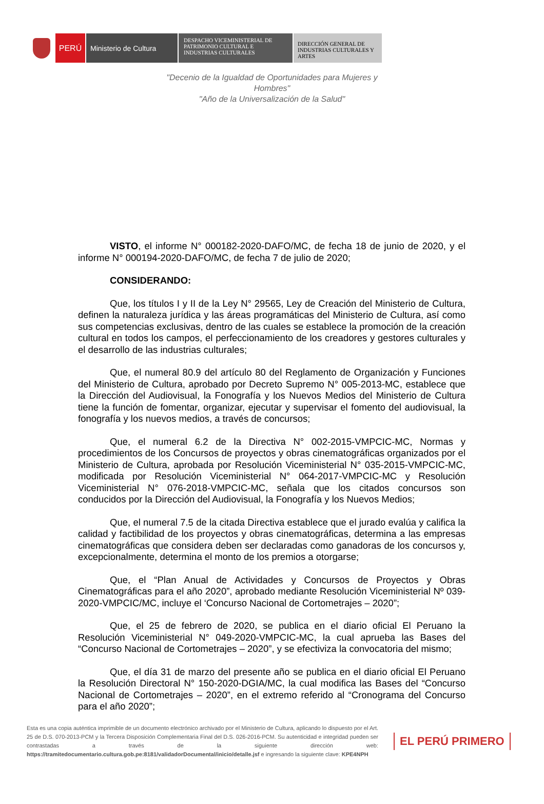PERÚ Ministerio de Cultura
DESPACHO VICEMINISTERIAL DE
PATRIMONIO CULTURAL E
INDUSTRIAS CULTURALES
DIRECCIÓN GENERAL DE
INDUSTRIAS CULTURALES Y
ARTES
"Decenio de la Igualdad de Oportunidades para Mujeres y Hombres"
"Año de la Universalización de la Salud"
VISTO, el informe N° 000182-2020-DAFO/MC, de fecha 18 de junio de 2020, y el informe N° 000194-2020-DAFO/MC, de fecha 7 de julio de 2020;
CONSIDERANDO:
Que, los títulos I y II de la Ley N° 29565, Ley de Creación del Ministerio de Cultura, definen la naturaleza jurídica y las áreas programáticas del Ministerio de Cultura, así como sus competencias exclusivas, dentro de las cuales se establece la promoción de la creación cultural en todos los campos, el perfeccionamiento de los creadores y gestores culturales y el desarrollo de las industrias culturales;
Que, el numeral 80.9 del artículo 80 del Reglamento de Organización y Funciones del Ministerio de Cultura, aprobado por Decreto Supremo N° 005-2013-MC, establece que la Dirección del Audiovisual, la Fonografía y los Nuevos Medios del Ministerio de Cultura tiene la función de fomentar, organizar, ejecutar y supervisar el fomento del audiovisual, la fonografía y los nuevos medios, a través de concursos;
Que, el numeral 6.2 de la Directiva N° 002-2015-VMPCIC-MC, Normas y procedimientos de los Concursos de proyectos y obras cinematográficas organizados por el Ministerio de Cultura, aprobada por Resolución Viceministerial N° 035-2015-VMPCIC-MC, modificada por Resolución Viceministerial N° 064-2017-VMPCIC-MC y Resolución Viceministerial N° 076-2018-VMPCIC-MC, señala que los citados concursos son conducidos por la Dirección del Audiovisual, la Fonografía y los Nuevos Medios;
Que, el numeral 7.5 de la citada Directiva establece que el jurado evalúa y califica la calidad y factibilidad de los proyectos y obras cinematográficas, determina a las empresas cinematográficas que considera deben ser declaradas como ganadoras de los concursos y, excepcionalmente, determina el monto de los premios a otorgarse;
Que, el “Plan Anual de Actividades y Concursos de Proyectos y Obras Cinematográficas para el año 2020”, aprobado mediante Resolución Viceministerial Nº 039-2020-VMPCIC/MC, incluye el ‘Concurso Nacional de Cortometrajes – 2020”;
Que, el 25 de febrero de 2020, se publica en el diario oficial El Peruano la Resolución Viceministerial N° 049-2020-VMPCIC-MC, la cual aprueba las Bases del “Concurso Nacional de Cortometrajes – 2020”, y se efectiviza la convocatoria del mismo;
Que, el día 31 de marzo del presente año se publica en el diario oficial El Peruano la Resolución Directoral N° 150-2020-DGIA/MC, la cual modifica las Bases del “Concurso Nacional de Cortometrajes – 2020”, en el extremo referido al “Cronograma del Concurso para el año 2020”;
Esta es una copia auténtica imprimible de un documento electrónico archivado por el Ministerio de Cultura, aplicando lo dispuesto por el Art. 25 de D.S. 070-2013-PCM y la Tercera Disposición Complementaria Final del D.S. 026-2016-PCM. Su autenticidad e integridad pueden ser contrastadas a través de la siguiente dirección web: https://tramitedocumentario.cultura.gob.pe:8181/validadorDocumental/inicio/detalle.jsf e ingresando la siguiente clave: KPE4NPH
EL PERÚ PRIMERO